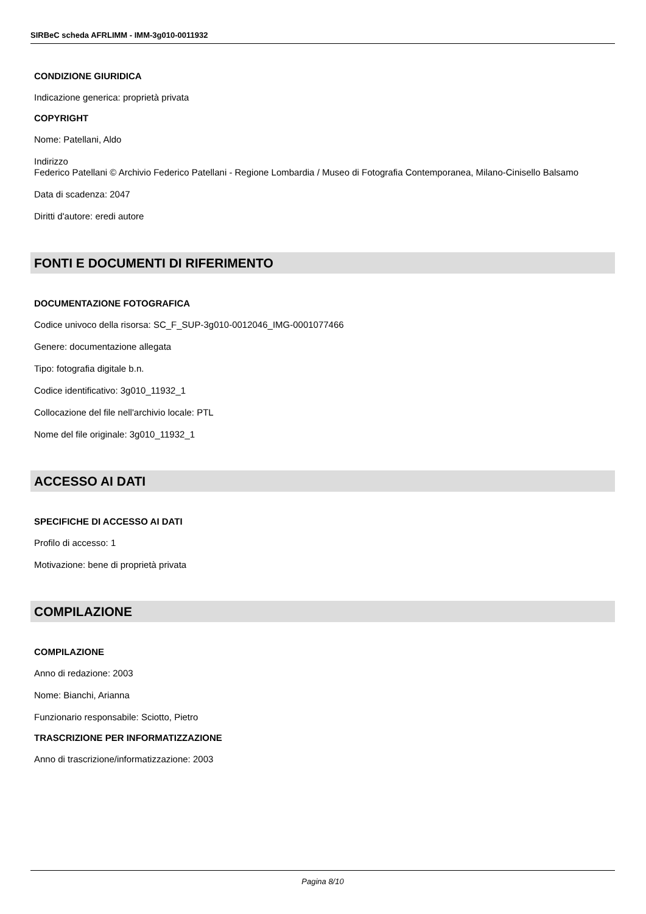SIRBeC scheda AFRLIMM - IMM-3g010-0011932
CONDIZIONE GIURIDICA
Indicazione generica: proprietà privata
COPYRIGHT
Nome: Patellani, Aldo
Indirizzo
Federico Patellani © Archivio Federico Patellani - Regione Lombardia / Museo di Fotografia Contemporanea, Milano-Cinisello Balsamo
Data di scadenza: 2047
Diritti d'autore: eredi autore
FONTI E DOCUMENTI DI RIFERIMENTO
DOCUMENTAZIONE FOTOGRAFICA
Codice univoco della risorsa: SC_F_SUP-3g010-0012046_IMG-0001077466
Genere: documentazione allegata
Tipo: fotografia digitale b.n.
Codice identificativo: 3g010_11932_1
Collocazione del file nell'archivio locale: PTL
Nome del file originale: 3g010_11932_1
ACCESSO AI DATI
SPECIFICHE DI ACCESSO AI DATI
Profilo di accesso: 1
Motivazione: bene di proprietà privata
COMPILAZIONE
COMPILAZIONE
Anno di redazione: 2003
Nome: Bianchi, Arianna
Funzionario responsabile: Sciotto, Pietro
TRASCRIZIONE PER INFORMATIZZAZIONE
Anno di trascrizione/informatizzazione: 2003
Pagina 8/10